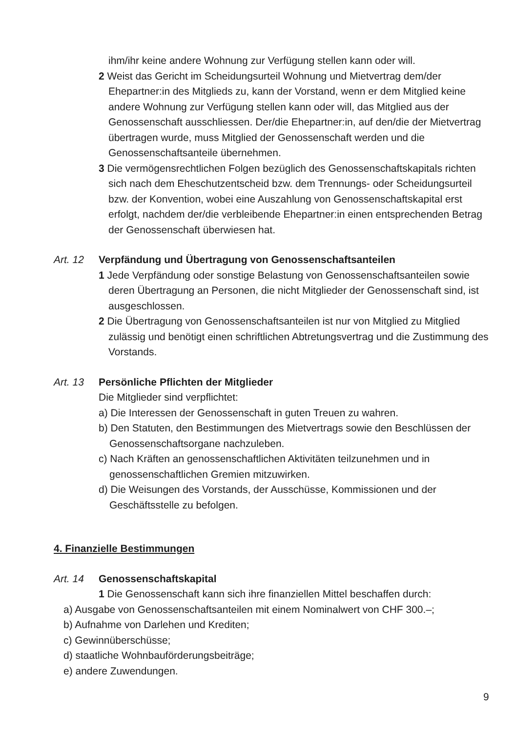ihm/ihr keine andere Wohnung zur Verfügung stellen kann oder will.
2 Weist das Gericht im Scheidungsurteil Wohnung und Mietvertrag dem/der Ehepartner:in des Mitglieds zu, kann der Vorstand, wenn er dem Mitglied keine andere Wohnung zur Verfügung stellen kann oder will, das Mitglied aus der Genossenschaft ausschliessen. Der/die Ehepartner:in, auf den/die der Mietvertrag übertragen wurde, muss Mitglied der Genossenschaft werden und die Genossenschaftsanteile übernehmen.
3 Die vermögensrechtlichen Folgen bezüglich des Genossenschaftskapitals richten sich nach dem Eheschutzentscheid bzw. dem Trennungs- oder Scheidungsurteil bzw. der Konvention, wobei eine Auszahlung von Genossenschaftskapital erst erfolgt, nachdem der/die verbleibende Ehepartner:in einen entsprechenden Betrag der Genossenschaft überwiesen hat.
Art. 12 Verpfändung und Übertragung von Genossenschaftsanteilen
1 Jede Verpfändung oder sonstige Belastung von Genossenschaftsanteilen sowie deren Übertragung an Personen, die nicht Mitglieder der Genossenschaft sind, ist ausgeschlossen.
2 Die Übertragung von Genossenschaftsanteilen ist nur von Mitglied zu Mitglied zulässig und benötigt einen schriftlichen Abtretungsvertrag und die Zustimmung des Vorstands.
Art. 13 Persönliche Pflichten der Mitglieder
Die Mitglieder sind verpflichtet:
a) Die Interessen der Genossenschaft in guten Treuen zu wahren.
b) Den Statuten, den Bestimmungen des Mietvertrags sowie den Beschlüssen der Genossenschaftsorgane nachzuleben.
c) Nach Kräften an genossenschaftlichen Aktivitäten teilzunehmen und in genossenschaftlichen Gremien mitzuwirken.
d) Die Weisungen des Vorstands, der Ausschüsse, Kommissionen und der Geschäftsstelle zu befolgen.
4. Finanzielle Bestimmungen
Art. 14 Genossenschaftskapital
1 Die Genossenschaft kann sich ihre finanziellen Mittel beschaffen durch:
a) Ausgabe von Genossenschaftsanteilen mit einem Nominalwert von CHF 300.–;
b) Aufnahme von Darlehen und Krediten;
c) Gewinnüberschüsse;
d) staatliche Wohnbauförderungsbeiträge;
e) andere Zuwendungen.
9